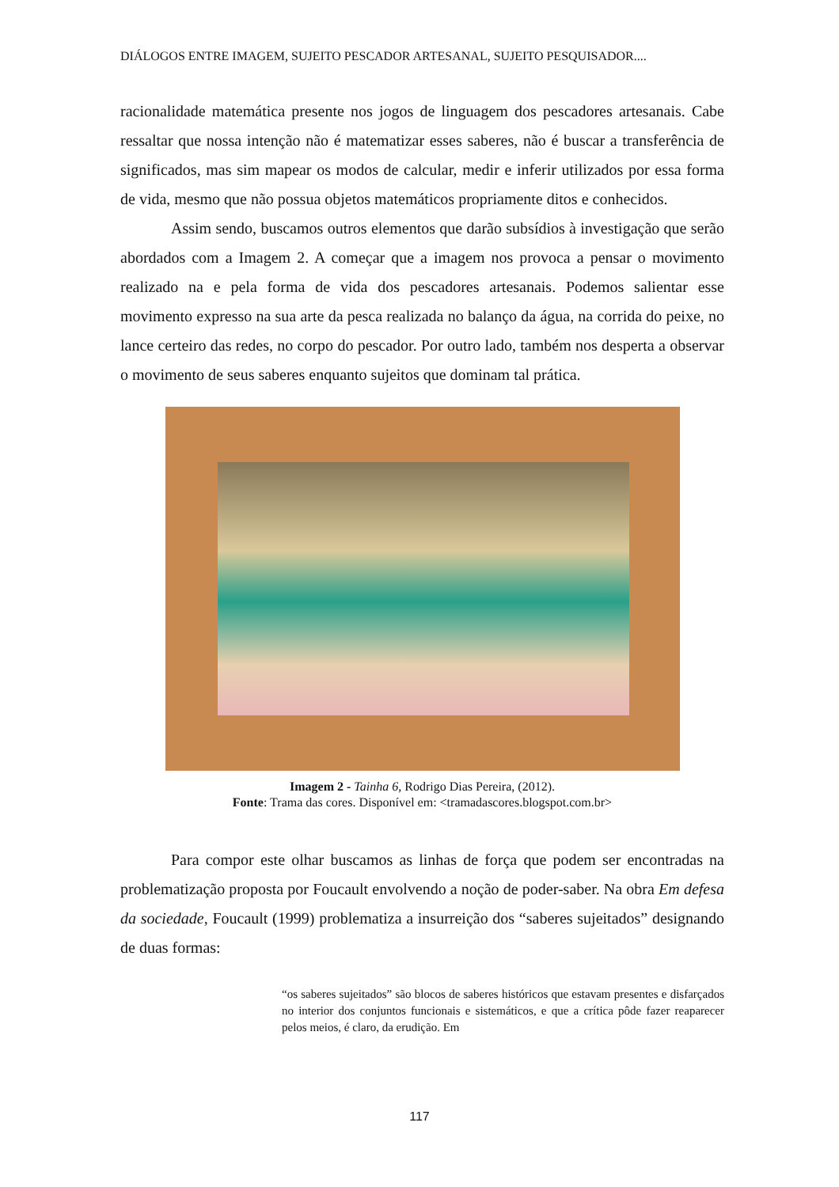DIÁLOGOS ENTRE IMAGEM, SUJEITO PESCADOR ARTESANAL, SUJEITO PESQUISADOR....
racionalidade matemática presente nos jogos de linguagem dos pescadores artesanais. Cabe ressaltar que nossa intenção não é matematizar esses saberes, não é buscar a transferência de significados, mas sim mapear os modos de calcular, medir e inferir utilizados por essa forma de vida, mesmo que não possua objetos matemáticos propriamente ditos e conhecidos.
Assim sendo, buscamos outros elementos que darão subsídios à investigação que serão abordados com a Imagem 2. A começar que a imagem nos provoca a pensar o movimento realizado na e pela forma de vida dos pescadores artesanais. Podemos salientar esse movimento expresso na sua arte da pesca realizada no balanço da água, na corrida do peixe, no lance certeiro das redes, no corpo do pescador. Por outro lado, também nos desperta a observar o movimento de seus saberes enquanto sujeitos que dominam tal prática.
Imagem 2 - Tainha 6, Rodrigo Dias Pereira, (2012).
Fonte: Trama das cores. Disponível em: <tramadascores.blogspot.com.br>
Para compor este olhar buscamos as linhas de força que podem ser encontradas na problematização proposta por Foucault envolvendo a noção de poder-saber. Na obra Em defesa da sociedade, Foucault (1999) problematiza a insurreição dos “saberes sujeitados” designando de duas formas:
“os saberes sujeitados” são blocos de saberes históricos que estavam presentes e disfarçados no interior dos conjuntos funcionais e sistemáticos, e que a crítica pôde fazer reaparecer pelos meios, é claro, da erudição. Em
117